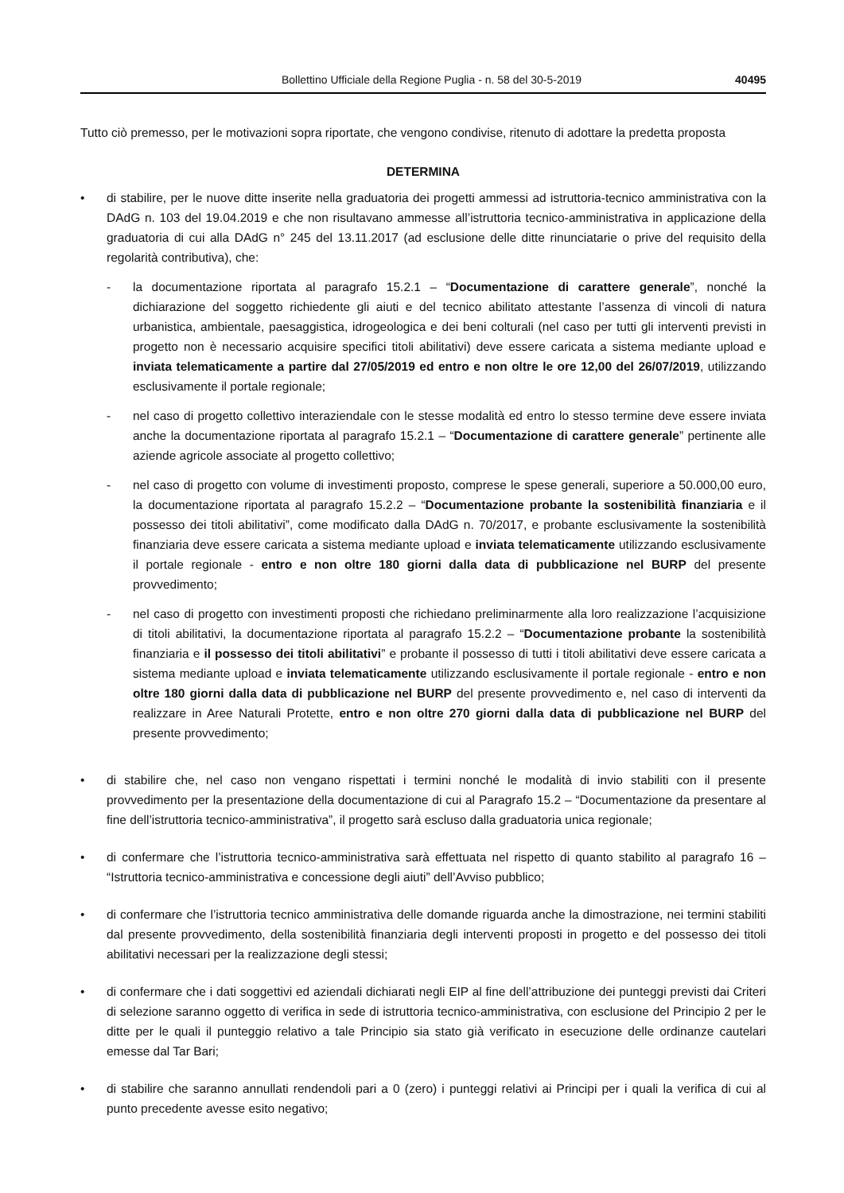Bollettino Ufficiale della Regione Puglia - n. 58 del 30-5-2019 40495
Tutto ciò premesso, per le motivazioni sopra riportate, che vengono condivise, ritenuto di adottare la predetta proposta
DETERMINA
• di stabilire, per le nuove ditte inserite nella graduatoria dei progetti ammessi ad istruttoria-tecnico amministrativa con la DAdG n. 103 del 19.04.2019 e che non risultavano ammesse all’istruttoria tecnico-amministrativa in applicazione della graduatoria di cui alla DAdG n° 245 del 13.11.2017 (ad esclusione delle ditte rinunciatarie o prive del requisito della regolarità contributiva), che:
- la documentazione riportata al paragrafo 15.2.1 – “Documentazione di carattere generale”, nonché la dichiarazione del soggetto richiedente gli aiuti e del tecnico abilitato attestante l’assenza di vincoli di natura urbanistica, ambientale, paesaggistica, idrogeologica e dei beni colturali (nel caso per tutti gli interventi previsti in progetto non è necessario acquisire specifici titoli abilitativi) deve essere caricata a sistema mediante upload e inviata telematicamente a partire dal 27/05/2019 ed entro e non oltre le ore 12,00 del 26/07/2019, utilizzando esclusivamente il portale regionale;
- nel caso di progetto collettivo interaziendale con le stesse modalità ed entro lo stesso termine deve essere inviata anche la documentazione riportata al paragrafo 15.2.1 – “Documentazione di carattere generale” pertinente alle aziende agricole associate al progetto collettivo;
- nel caso di progetto con volume di investimenti proposto, comprese le spese generali, superiore a 50.000,00 euro, la documentazione riportata al paragrafo 15.2.2 – “Documentazione probante la sostenibilità finanziaria e il possesso dei titoli abilitativi”, come modificato dalla DAdG n. 70/2017, e probante esclusivamente la sostenibilità finanziaria deve essere caricata a sistema mediante upload e inviata telematicamente utilizzando esclusivamente il portale regionale - entro e non oltre 180 giorni dalla data di pubblicazione nel BURP del presente provvedimento;
- nel caso di progetto con investimenti proposti che richiedano preliminarmente alla loro realizzazione l’acquisizione di titoli abilitativi, la documentazione riportata al paragrafo 15.2.2 – “Documentazione probante la sostenibilità finanziaria e il possesso dei titoli abilitativi” e probante il possesso di tutti i titoli abilitativi deve essere caricata a sistema mediante upload e inviata telematicamente utilizzando esclusivamente il portale regionale - entro e non oltre 180 giorni dalla data di pubblicazione nel BURP del presente provvedimento e, nel caso di interventi da realizzare in Aree Naturali Protette, entro e non oltre 270 giorni dalla data di pubblicazione nel BURP del presente provvedimento;
• di stabilire che, nel caso non vengano rispettati i termini nonché le modalità di invio stabiliti con il presente provvedimento per la presentazione della documentazione di cui al Paragrafo 15.2 – “Documentazione da presentare al fine dell’istruttoria tecnico-amministrativa”, il progetto sarà escluso dalla graduatoria unica regionale;
• di confermare che l’istruttoria tecnico-amministrativa sarà effettuata nel rispetto di quanto stabilito al paragrafo 16 – “Istruttoria tecnico-amministrativa e concessione degli aiuti” dell’Avviso pubblico;
• di confermare che l’istruttoria tecnico amministrativa delle domande riguarda anche la dimostrazione, nei termini stabiliti dal presente provvedimento, della sostenibilità finanziaria degli interventi proposti in progetto e del possesso dei titoli abilitativi necessari per la realizzazione degli stessi;
• di confermare che i dati soggettivi ed aziendali dichiarati negli EIP al fine dell’attribuzione dei punteggi previsti dai Criteri di selezione saranno oggetto di verifica in sede di istruttoria tecnico-amministrativa, con esclusione del Principio 2 per le ditte per le quali il punteggio relativo a tale Principio sia stato già verificato in esecuzione delle ordinanze cautelari emesse dal Tar Bari;
• di stabilire che saranno annullati rendendoli pari a 0 (zero) i punteggi relativi ai Principi per i quali la verifica di cui al punto precedente avesse esito negativo;